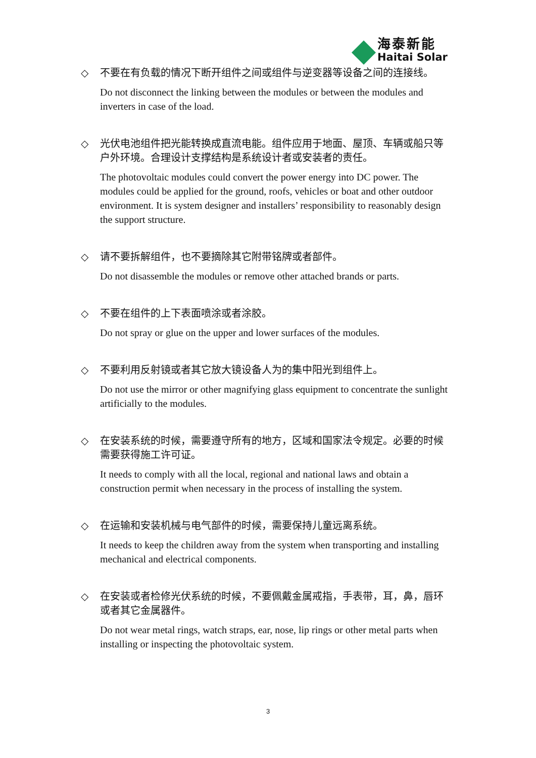海泰新能
Haitai Solar
◇ 不要在有负载的情况下断开组件之间或组件与逆变器等设备之间的连接线。
Do not disconnect the linking between the modules or between the modules and inverters in case of the load.
◇ 光伏电池组件把光能转换成直流电能。组件应用于地面、屋顶、车辆或船只等户外环境。合理设计支撑结构是系统设计者或安装者的责任。
The photovoltaic modules could convert the power energy into DC power. The modules could be applied for the ground, roofs, vehicles or boat and other outdoor environment. It is system designer and installers’ responsibility to reasonably design the support structure.
◇ 请不要拆解组件，也不要摘除其它附带铭牌或者部件。
Do not disassemble the modules or remove other attached brands or parts.
◇ 不要在组件的上下表面喷涂或者涂胶。
Do not spray or glue on the upper and lower surfaces of the modules.
◇ 不要利用反射镜或者其它放大镜设备人为的集中阳光到组件上。
Do not use the mirror or other magnifying glass equipment to concentrate the sunlight artificially to the modules.
◇ 在安装系统的时候，需要遵守所有的地方，区域和国家法令规定。必要的时候需要获得施工许可证。
It needs to comply with all the local, regional and national laws and obtain a construction permit when necessary in the process of installing the system.
◇ 在运输和安装机械与电气部件的时候，需要保持儿童远离系统。
It needs to keep the children away from the system when transporting and installing mechanical and electrical components.
◇ 在安装或者检修光伏系统的时候，不要佩戴金属戒指，手表带，耳，鼻，唇环或者其它金属器件。
Do not wear metal rings, watch straps, ear, nose, lip rings or other metal parts when installing or inspecting the photovoltaic system.
3